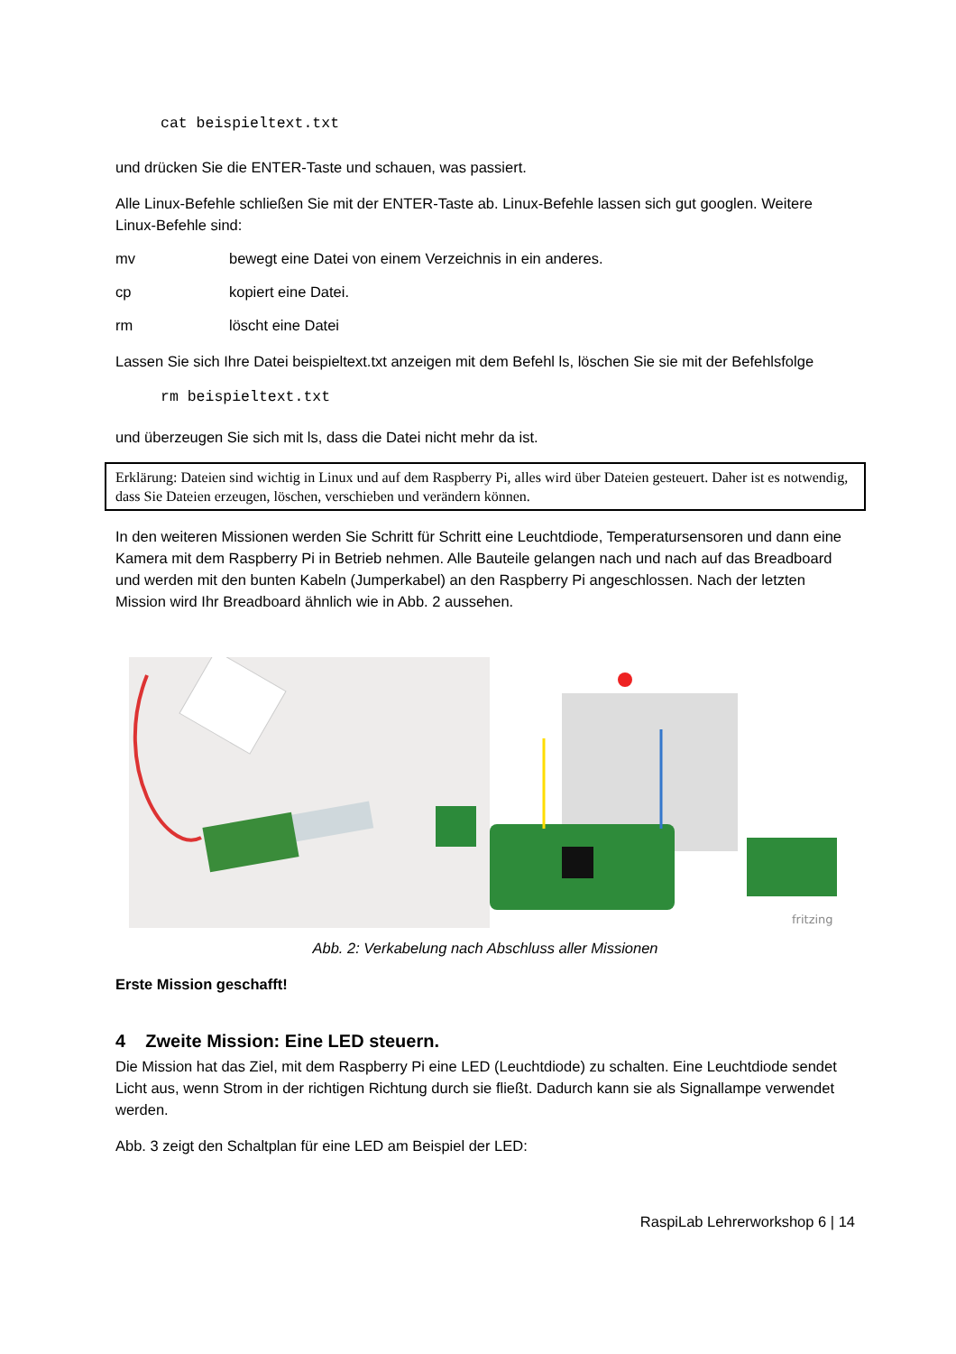cat beispieltext.txt
und drücken Sie die ENTER-Taste und schauen, was passiert.
Alle Linux-Befehle schließen Sie mit der ENTER-Taste ab. Linux-Befehle lassen sich gut googlen. Weitere Linux-Befehle sind:
mv bewegt eine Datei von einem Verzeichnis in ein anderes.
cp kopiert eine Datei.
rm löscht eine Datei
Lassen Sie sich Ihre Datei beispieltext.txt anzeigen mit dem Befehl ls, löschen Sie sie mit der Befehlsfolge
rm beispieltext.txt
und überzeugen Sie sich mit ls, dass die Datei nicht mehr da ist.
Erklärung: Dateien sind wichtig in Linux und auf dem Raspberry Pi, alles wird über Dateien gesteuert. Daher ist es notwendig, dass Sie Dateien erzeugen, löschen, verschieben und verändern können.
In den weiteren Missionen werden Sie Schritt für Schritt eine Leuchtdiode, Temperatursensoren und dann eine Kamera mit dem Raspberry Pi in Betrieb nehmen. Alle Bauteile gelangen nach und nach auf das Breadboard und werden mit den bunten Kabeln (Jumperkabel) an den Raspberry Pi angeschlossen. Nach der letzten Mission wird Ihr Breadboard ähnlich wie in Abb. 2 aussehen.
fritzing
Abb. 2: Verkabelung nach Abschluss aller Missionen
Erste Mission geschafft!
4 Zweite Mission: Eine LED steuern.
Die Mission hat das Ziel, mit dem Raspberry Pi eine LED (Leuchtdiode) zu schalten. Eine Leuchtdiode sendet Licht aus, wenn Strom in der richtigen Richtung durch sie fließt. Dadurch kann sie als Signallampe verwendet werden.
Abb. 3 zeigt den Schaltplan für eine LED am Beispiel der LED:
RaspiLab Lehrerworkshop 6 | 14